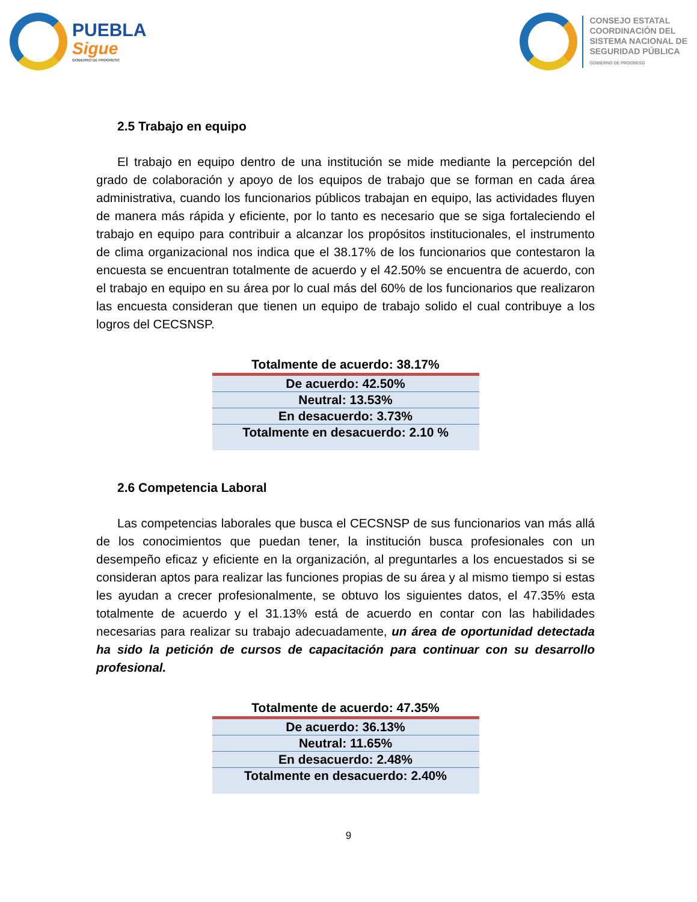PUEBLA
Sigue
GOBIERNO DE PROGRESO
CONSEJO ESTATAL
COORDINACIÓN DEL
SISTEMA NACIONAL DE
SEGURIDAD PÚBLICA
GOBIERNO DE PROGRESO
2.5 Trabajo en equipo
El trabajo en equipo dentro de una institución se mide mediante la percepción del grado de colaboración y apoyo de los equipos de trabajo que se forman en cada área administrativa, cuando los funcionarios públicos trabajan en equipo, las actividades fluyen de manera más rápida y eficiente, por lo tanto es necesario que se siga fortaleciendo el trabajo en equipo para contribuir a alcanzar los propósitos institucionales, el instrumento de clima organizacional nos indica que el 38.17% de los funcionarios que contestaron la encuesta se encuentran totalmente de acuerdo y el 42.50% se encuentra de acuerdo, con el trabajo en equipo en su área por lo cual más del 60% de los funcionarios que realizaron las encuesta consideran que tienen un equipo de trabajo solido el cual contribuye a los logros del CECSNSP.
| Totalmente de acuerdo: 38.17% |
| --- |
| De acuerdo: 42.50% |
| Neutral: 13.53% |
| En desacuerdo: 3.73% |
| Totalmente en desacuerdo: 2.10 % |
2.6 Competencia Laboral
Las competencias laborales que busca el CECSNSP de sus funcionarios van más allá de los conocimientos que puedan tener, la institución busca profesionales con un desempeño eficaz y eficiente en la organización, al preguntarles a los encuestados si se consideran aptos para realizar las funciones propias de su área y al mismo tiempo si estas les ayudan a crecer profesionalmente, se obtuvo los siguientes datos, el 47.35% esta totalmente de acuerdo y el 31.13% está de acuerdo en contar con las habilidades necesarias para realizar su trabajo adecuadamente, un área de oportunidad detectada ha sido la petición de cursos de capacitación para continuar con su desarrollo profesional.
| Totalmente de acuerdo: 47.35% |
| --- |
| De acuerdo: 36.13% |
| Neutral: 11.65% |
| En desacuerdo: 2.48% |
| Totalmente en desacuerdo: 2.40% |
9